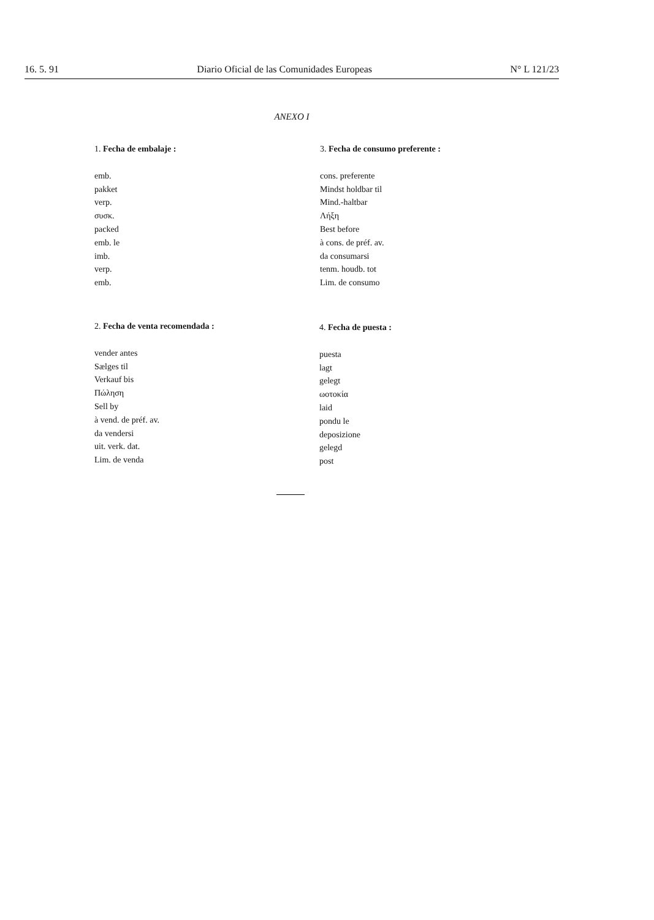16. 5. 91 Diario Oficial de las Comunidades Europeas N° L 121/23
ANEXO I
1. Fecha de embalaje :
emb.
pakket
verp.
συσκ.
packed
emb. le
imb.
verp.
emb.
3. Fecha de consumo preferente :
cons. preferente
Mindst holdbar til
Mind.-haltbar
Λήξη
Best before
à cons. de préf. av.
da consumarsi
tenm. houdb. tot
Lim. de consumo
2. Fecha de venta recomendada :
vender antes
Sælges til
Verkauf bis
Πώληση
Sell by
à vend. de préf. av.
da vendersi
uit. verk. dat.
Lim. de venda
4. Fecha de puesta :
puesta
lagt
gelegt
ωοτοκία
laid
pondu le
deposizione
gelegd
post